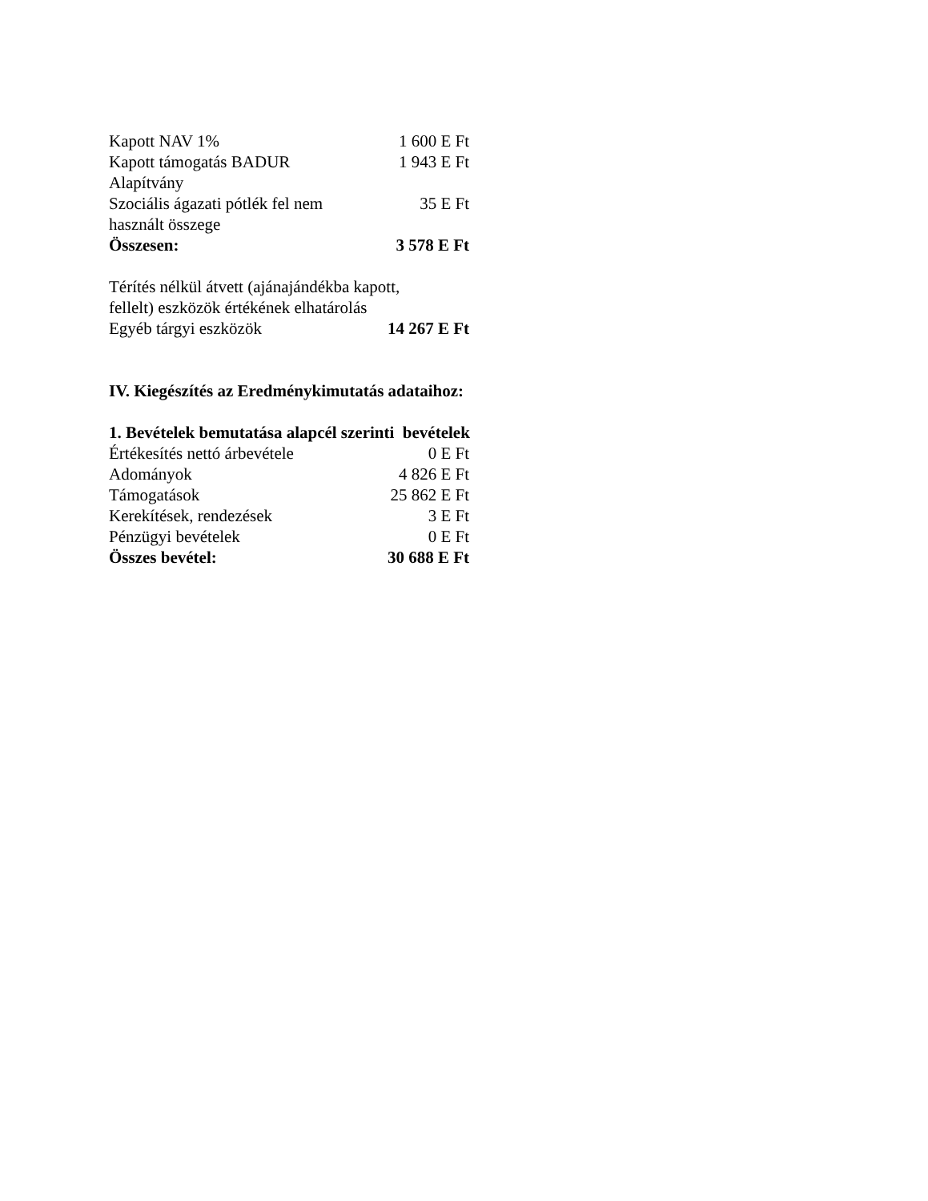| Kapott NAV 1% | 1 600 E Ft |
| Kapott támogatás BADUR Alapítvány | 1 943 E Ft |
| Szociális ágazati pótlék fel nem használt összege | 35 E Ft |
| Összesen: | 3 578 E Ft |
Térítés nélkül átvett (ajánajándékba kapott,
fellelt) eszközök értékének elhatárolás
| Egyéb tárgyi eszközök | 14 267 E Ft |
IV. Kiegészítés az Eredménykimutatás adataihoz:
1. Bevételek bemutatása alapcél szerinti bevételek
| Értékesítés nettó árbevétele | 0 E Ft |
| Adományok | 4 826 E Ft |
| Támogatások | 25 862 E Ft |
| Kerekítések, rendezések | 3 E Ft |
| Pénzügyi bevételek | 0 E Ft |
| Összes bevétel: | 30 688 E Ft |